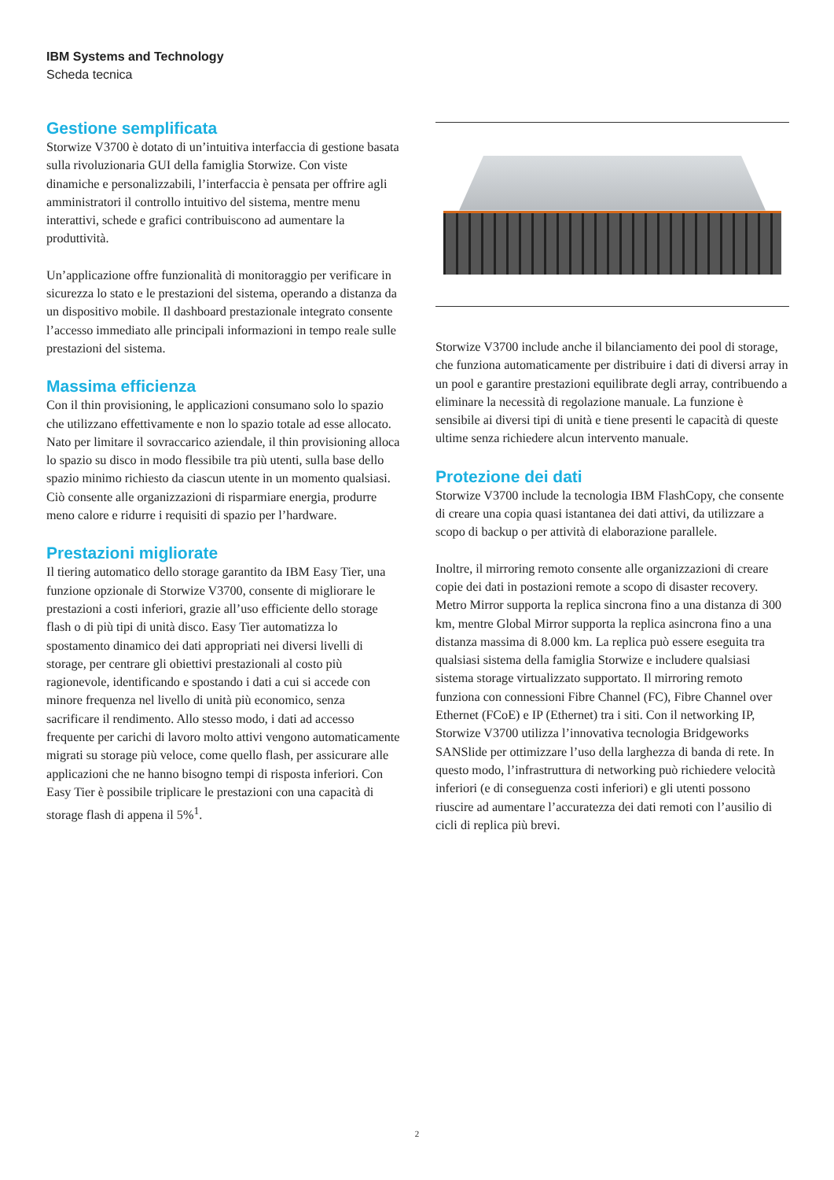IBM Systems and Technology
Scheda tecnica
Gestione semplificata
Storwize V3700 è dotato di un’intuitiva interfaccia di gestione basata sulla rivoluzionaria GUI della famiglia Storwize. Con viste dinamiche e personalizzabili, l’interfaccia è pensata per offrire agli amministratori il controllo intuitivo del sistema, mentre menu interattivi, schede e grafici contribuiscono ad aumentare la produttività.
Un’applicazione offre funzionalità di monitoraggio per verificare in sicurezza lo stato e le prestazioni del sistema, operando a distanza da un dispositivo mobile. Il dashboard prestazionale integrato consente l’accesso immediato alle principali informazioni in tempo reale sulle prestazioni del sistema.
Massima efficienza
Con il thin provisioning, le applicazioni consumano solo lo spazio che utilizzano effettivamente e non lo spazio totale ad esse allocato. Nato per limitare il sovraccarico aziendale, il thin provisioning alloca lo spazio su disco in modo flessibile tra più utenti, sulla base dello spazio minimo richiesto da ciascun utente in un momento qualsiasi. Ciò consente alle organizzazioni di risparmiare energia, produrre meno calore e ridurre i requisiti di spazio per l’hardware.
Prestazioni migliorate
Il tiering automatico dello storage garantito da IBM Easy Tier, una funzione opzionale di Storwize V3700, consente di migliorare le prestazioni a costi inferiori, grazie all’uso efficiente dello storage flash o di più tipi di unità disco. Easy Tier automatizza lo spostamento dinamico dei dati appropriati nei diversi livelli di storage, per centrare gli obiettivi prestazionali al costo più ragionevole, identificando e spostando i dati a cui si accede con minore frequenza nel livello di unità più economico, senza sacrificare il rendimento. Allo stesso modo, i dati ad accesso frequente per carichi di lavoro molto attivi vengono automaticamente migrati su storage più veloce, come quello flash, per assicurare alle applicazioni che ne hanno bisogno tempi di risposta inferiori. Con Easy Tier è possibile triplicare le prestazioni con una capacità di storage flash di appena il 5%<sup>1</sup>.
Storwize V3700 include anche il bilanciamento dei pool di storage, che funziona automaticamente per distribuire i dati di diversi array in un pool e garantire prestazioni equilibrate degli array, contribuendo a eliminare la necessità di regolazione manuale. La funzione è sensibile ai diversi tipi di unità e tiene presenti le capacità di queste ultime senza richiedere alcun intervento manuale.
Protezione dei dati
Storwize V3700 include la tecnologia IBM FlashCopy, che consente di creare una copia quasi istantanea dei dati attivi, da utilizzare a scopo di backup o per attività di elaborazione parallele.
Inoltre, il mirroring remoto consente alle organizzazioni di creare copie dei dati in postazioni remote a scopo di disaster recovery. Metro Mirror supporta la replica sincrona fino a una distanza di 300 km, mentre Global Mirror supporta la replica asincrona fino a una distanza massima di 8.000 km. La replica può essere eseguita tra qualsiasi sistema della famiglia Storwize e includere qualsiasi sistema storage virtualizzato supportato. Il mirroring remoto funziona con connessioni Fibre Channel (FC), Fibre Channel over Ethernet (FCoE) e IP (Ethernet) tra i siti. Con il networking IP, Storwize V3700 utilizza l’innovativa tecnologia Bridgeworks SANSlide per ottimizzare l’uso della larghezza di banda di rete. In questo modo, l’infrastruttura di networking può richiedere velocità inferiori (e di conseguenza costi inferiori) e gli utenti possono riuscire ad aumentare l’accuratezza dei dati remoti con l’ausilio di cicli di replica più brevi.
2